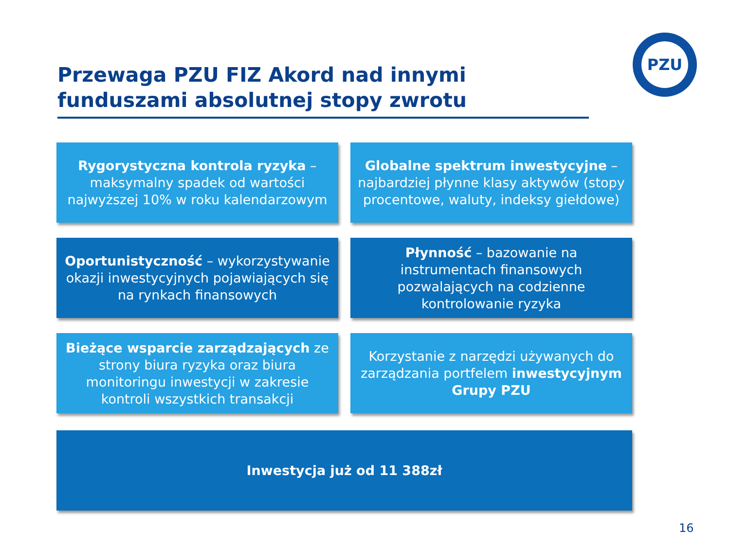Przewaga PZU FIZ Akord nad innymi funduszami absolutnej stopy zwrotu
PZU
Rygorystyczna kontrola ryzyka – maksymalny spadek od wartości najwyższej 10% w roku kalendarzowym
Globalne spektrum inwestycyjne – najbardziej płynne klasy aktywów (stopy procentowe, waluty, indeksy giełdowe)
Oportunistyczność – wykorzystywanie okazji inwestycyjnych pojawiających się na rynkach finansowych
Płynność – bazowanie na instrumentach finansowych pozwalających na codzienne kontrolowanie ryzyka
Bieżące wsparcie zarządzających ze strony biura ryzyka oraz biura monitoringu inwestycji w zakresie kontroli wszystkich transakcji
Korzystanie z narzędzi używanych do zarządzania portfelem inwestycyjnym Grupy PZU
Inwestycja już od 11 388zł
16